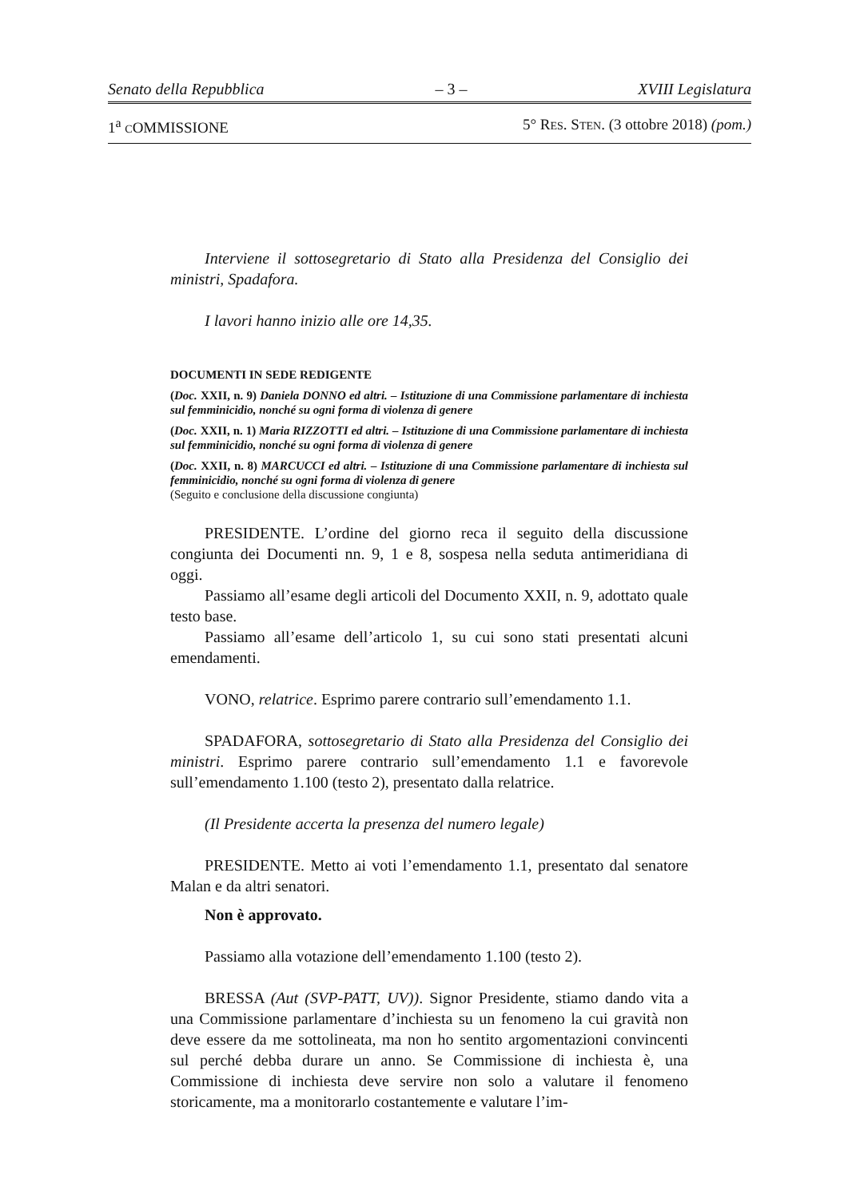Senato della Repubblica – 3 – XVIII Legislatura
1<sup>a</sup> COMMISSIONE 5° RES. STEN. (3 ottobre 2018) (pom.)
Interviene il sottosegretario di Stato alla Presidenza del Consiglio dei ministri, Spadafora.
I lavori hanno inizio alle ore 14,35.
DOCUMENTI IN SEDE REDIGENTE
(Doc. XXII, n. 9) Daniela DONNO ed altri. – Istituzione di una Commissione parlamentare di inchiesta sul femminicidio, nonché su ogni forma di violenza di genere
(Doc. XXII, n. 1) Maria RIZZOTTI ed altri. – Istituzione di una Commissione parlamentare di inchiesta sul femminicidio, nonché su ogni forma di violenza di genere
(Doc. XXII, n. 8) MARCUCCI ed altri. – Istituzione di una Commissione parlamentare di inchiesta sul femminicidio, nonché su ogni forma di violenza di genere
(Seguito e conclusione della discussione congiunta)
PRESIDENTE. L’ordine del giorno reca il seguito della discussione congiunta dei Documenti nn. 9, 1 e 8, sospesa nella seduta antimeridiana di oggi.
Passiamo all’esame degli articoli del Documento XXII, n. 9, adottato quale testo base.
Passiamo all’esame dell’articolo 1, su cui sono stati presentati alcuni emendamenti.
VONO, relatrice. Esprimo parere contrario sull’emendamento 1.1.
SPADAFORA, sottosegretario di Stato alla Presidenza del Consiglio dei ministri. Esprimo parere contrario sull’emendamento 1.1 e favorevole sull’emendamento 1.100 (testo 2), presentato dalla relatrice.
(Il Presidente accerta la presenza del numero legale)
PRESIDENTE. Metto ai voti l’emendamento 1.1, presentato dal senatore Malan e da altri senatori.
Non è approvato.
Passiamo alla votazione dell’emendamento 1.100 (testo 2).
BRESSA (Aut (SVP-PATT, UV)). Signor Presidente, stiamo dando vita a una Commissione parlamentare d’inchiesta su un fenomeno la cui gravità non deve essere da me sottolineata, ma non ho sentito argomentazioni convincenti sul perché debba durare un anno. Se Commissione di inchiesta è, una Commissione di inchiesta deve servire non solo a valutare il fenomeno storicamente, ma a monitorarlo costantemente e valutare l’im-